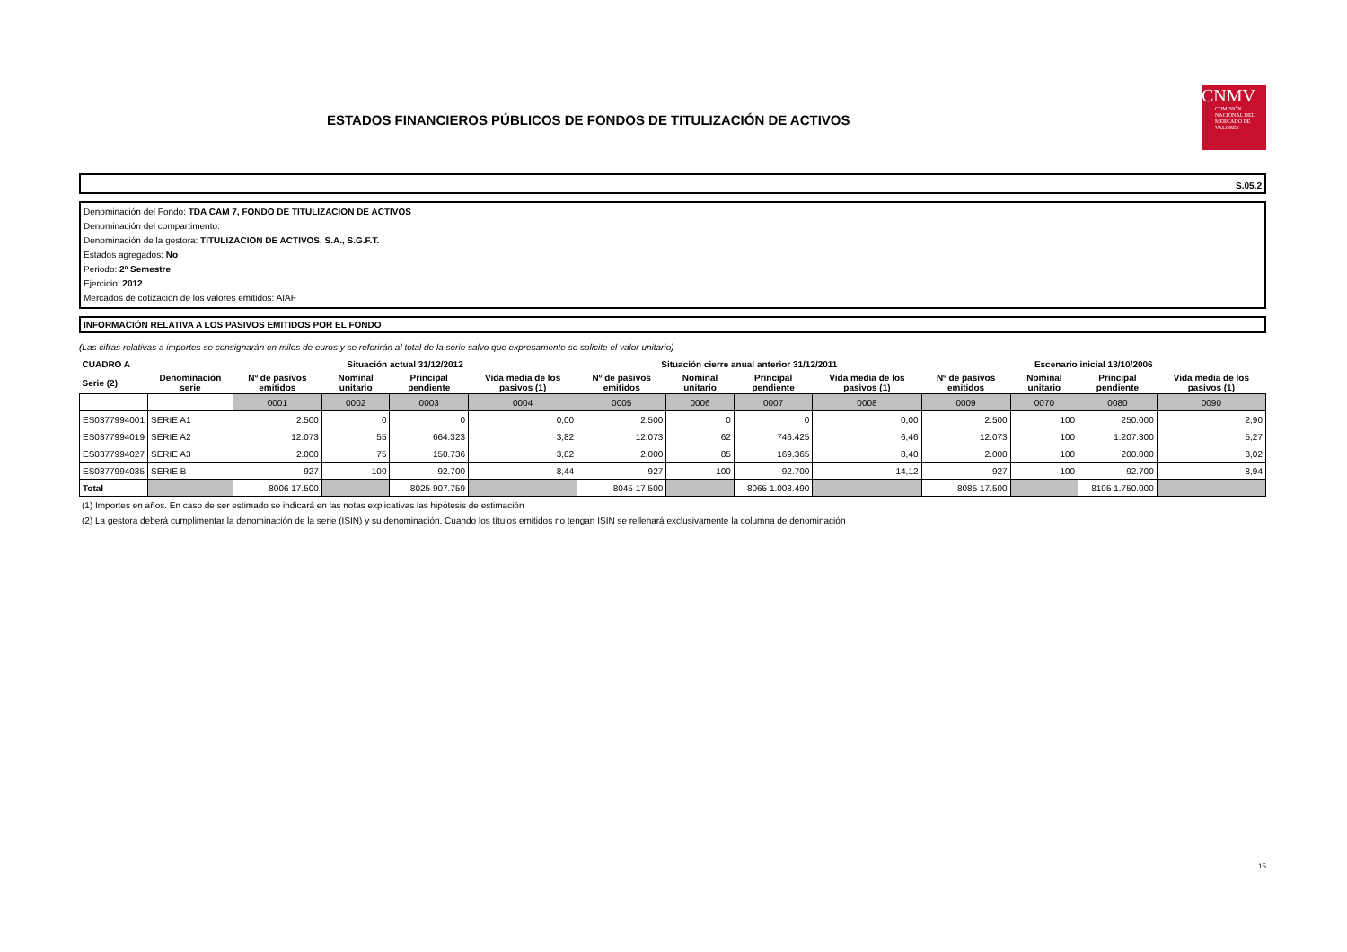ESTADOS FINANCIEROS PÚBLICOS DE FONDOS DE TITULIZACIÓN DE ACTIVOS
CNMV
COMISIÓN NACIONAL DEL MERCADO DE VALORES
S.05.2
Denominación del Fondo: TDA CAM 7, FONDO DE TITULIZACION DE ACTIVOS
Denominación del compartimento:
Denominación de la gestora: TITULIZACION DE ACTIVOS, S.A., S.G.F.T.
Estados agregados: No
Periodo: 2º Semestre
Ejercicio: 2012
Mercados de cotización de los valores emitidos: AIAF
INFORMACIÓN RELATIVA A LOS PASIVOS EMITIDOS POR EL FONDO
(Las cifras relativas a importes se consignarán en miles de euros y se referirán al total de la serie salvo que expresamente se solicite el valor unitario)
| CUADRO A | | Situación actual 31/12/2012 | | | | Situación cierre anual anterior 31/12/2011 | | | | Escenario inicial 13/10/2006 | | | |
| --- | --- | --- | --- | --- | --- | --- | --- | --- | --- | --- | --- | --- | --- |
| Serie (2) | Denominación serie | Nº de pasivos emitidos | Nominal unitario | Principal pendiente | Vida media de los pasivos (1) | Nº de pasivos emitidos | Nominal unitario | Principal pendiente | Vida media de los pasivos (1) | Nº de pasivos emitidos | Nominal unitario | Principal pendiente | Vida media de los pasivos (1) |
| | | 0001 | 0002 | 0003 | 0004 | 0005 | 0006 | 0007 | 0008 | 0009 | 0070 | 0080 | 0090 |
| ES0377994001 | SERIE A1 | 2.500 | 0 | 0 | 0,00 | 2.500 | 0 | 0 | 0,00 | 2.500 | 100 | 250.000 | 2,90 |
| ES0377994019 | SERIE A2 | 12.073 | 55 | 664.323 | 3,82 | 12.073 | 62 | 746.425 | 6,46 | 12.073 | 100 | 1.207.300 | 5,27 |
| ES0377994027 | SERIE A3 | 2.000 | 75 | 150.736 | 3,82 | 2.000 | 85 | 169.365 | 8,40 | 2.000 | 100 | 200.000 | 8,02 |
| ES0377994035 | SERIE B | 927 | 100 | 92.700 | 8,44 | 927 | 100 | 92.700 | 14,12 | 927 | 100 | 92.700 | 8,94 |
| Total | | 8006 17.500 | | 8025 907.759 | | 8045 17.500 | | 8065 1.008.490 | | 8085 17.500 | | 8105 1.750.000 | |
(1) Importes en años. En caso de ser estimado se indicará en las notas explicativas las hipótesis de estimación
(2) La gestora deberá cumplimentar la denominación de la serie (ISIN) y su denominación. Cuando los títulos emitidos no tengan ISIN se rellenará exclusivamente la columna de denominación
15